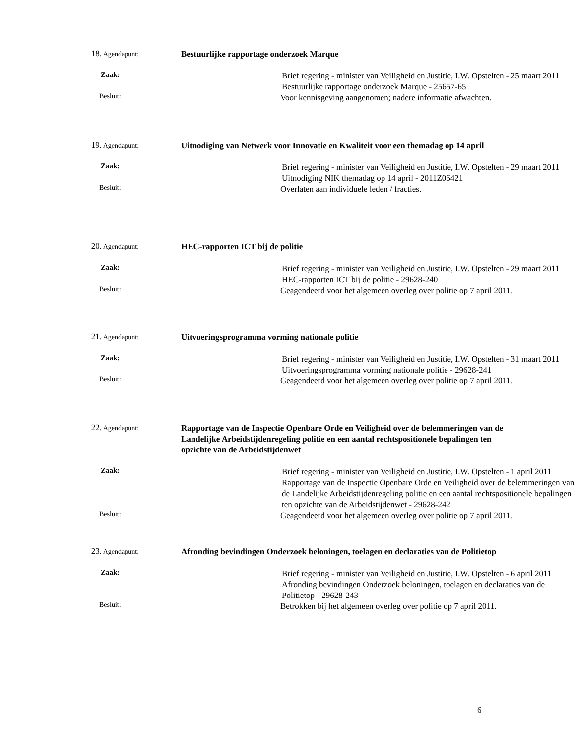18. Agendapunt:
Bestuurlijke rapportage onderzoek Marque
Zaak:
Brief regering - minister van Veiligheid en Justitie, I.W. Opstelten - 25 maart 2011
Bestuurlijke rapportage onderzoek Marque - 25657-65
Besluit:
Voor kennisgeving aangenomen; nadere informatie afwachten.
19. Agendapunt:
Uitnodiging van Netwerk voor Innovatie en Kwaliteit voor een themadag op 14 april
Zaak:
Brief regering - minister van Veiligheid en Justitie, I.W. Opstelten - 29 maart 2011
Uitnodiging NIK themadag op 14 april - 2011Z06421
Besluit:
Overlaten aan individuele leden / fracties.
20. Agendapunt:
HEC-rapporten ICT bij de politie
Zaak:
Brief regering - minister van Veiligheid en Justitie, I.W. Opstelten - 29 maart 2011
HEC-rapporten ICT bij de politie - 29628-240
Besluit:
Geagendeerd voor het algemeen overleg over politie op 7 april 2011.
21. Agendapunt:
Uitvoeringsprogramma vorming nationale politie
Zaak:
Brief regering - minister van Veiligheid en Justitie, I.W. Opstelten - 31 maart 2011
Uitvoeringsprogramma vorming nationale politie - 29628-241
Besluit:
Geagendeerd voor het algemeen overleg over politie op 7 april 2011.
22. Agendapunt:
Rapportage van de Inspectie Openbare Orde en Veiligheid over de belemmeringen van de Landelijke Arbeidstijdenregeling politie en een aantal rechtspositionele bepalingen ten opzichte van de Arbeidstijdenwet
Zaak:
Brief regering - minister van Veiligheid en Justitie, I.W. Opstelten - 1 april 2011
Rapportage van de Inspectie Openbare Orde en Veiligheid over de belemmeringen van de Landelijke Arbeidstijdenregeling politie en een aantal rechtspositionele bepalingen ten opzichte van de Arbeidstijdenwet - 29628-242
Besluit:
Geagendeerd voor het algemeen overleg over politie op 7 april 2011.
23. Agendapunt:
Afronding bevindingen Onderzoek beloningen, toelagen en declaraties van de Politietop
Zaak:
Brief regering - minister van Veiligheid en Justitie, I.W. Opstelten - 6 april 2011
Afronding bevindingen Onderzoek beloningen, toelagen en declaraties van de Politietop - 29628-243
Besluit:
Betrokken bij het algemeen overleg over politie op 7 april 2011.
6